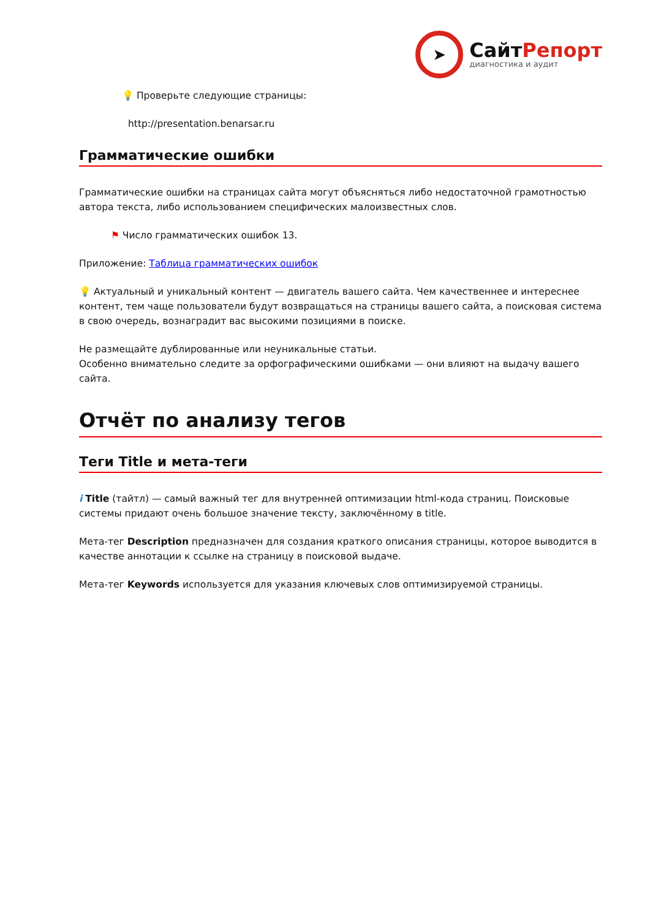➤
СайтРепорт
диагностика и аудит
💡 Проверьте следующие страницы:
http://presentation.benarsar.ru
Грамматические ошибки
Грамматические ошибки на страницах сайта могут объясняться либо недостаточной грамотностью автора текста, либо использованием специфических малоизвестных слов.
⚑ Число грамматических ошибок 13.
Приложение: Таблица грамматических ошибок
💡 Актуальный и уникальный контент — двигатель вашего сайта. Чем качественнее и интереснее контент, тем чаще пользователи будут возвращаться на страницы вашего сайта, а поисковая система в свою очередь, вознаградит вас высокими позициями в поиске.
Не размещайте дублированные или неуникальные статьи.
Особенно внимательно следите за орфографическими ошибками — они влияют на выдачу вашего сайта.
Отчёт по анализу тегов
Теги Title и мета-теги
i Title (тайтл) — самый важный тег для внутренней оптимизации html-кода страниц. Поисковые системы придают очень большое значение тексту, заключённому в title.
Мета-тег Description предназначен для создания краткого описания страницы, которое выводится в качестве аннотации к ссылке на страницу в поисковой выдаче.
Мета-тег Keywords используется для указания ключевых слов оптимизируемой страницы.